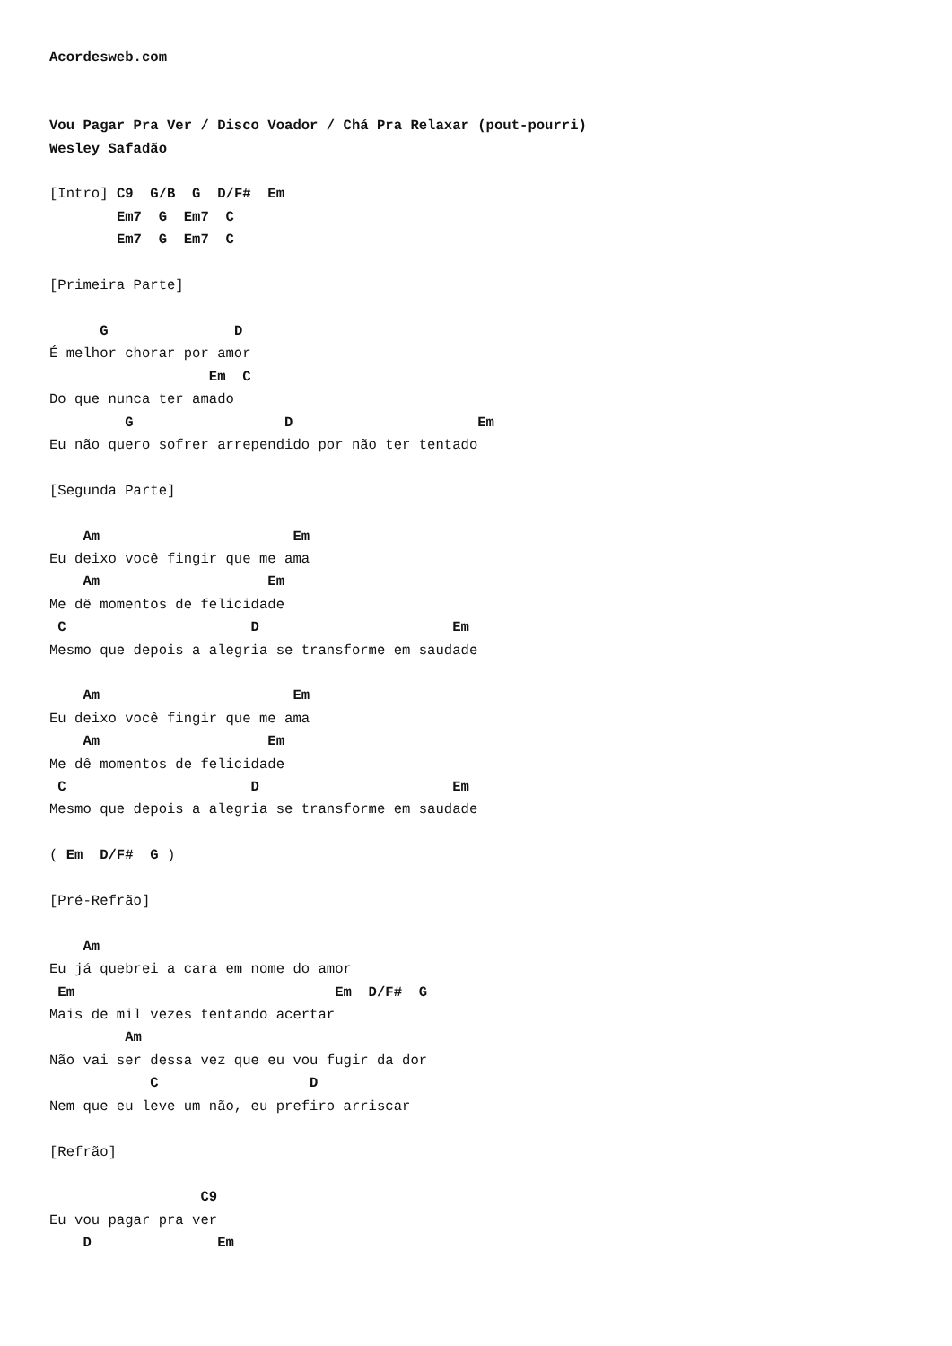Acordesweb.com


Vou Pagar Pra Ver / Disco Voador / Chá Pra Relaxar (pout-pourri)
Wesley Safadão

[Intro] C9  G/B  G  D/F#  Em
        Em7  G  Em7  C
        Em7  G  Em7  C

[Primeira Parte]

      G               D
É melhor chorar por amor
                   Em  C
Do que nunca ter amado
         G                  D                      Em
Eu não quero sofrer arrependido por não ter tentado

[Segunda Parte]

    Am                       Em
Eu deixo você fingir que me ama
    Am                    Em
Me dê momentos de felicidade
 C                      D                       Em
Mesmo que depois a alegria se transforme em saudade

    Am                       Em
Eu deixo você fingir que me ama
    Am                    Em
Me dê momentos de felicidade
 C                      D                       Em
Mesmo que depois a alegria se transforme em saudade

( Em  D/F#  G )

[Pré-Refrão]

    Am
Eu já quebrei a cara em nome do amor
 Em                               Em  D/F#  G
Mais de mil vezes tentando acertar
         Am
Não vai ser dessa vez que eu vou fugir da dor
            C                  D
Nem que eu leve um não, eu prefiro arriscar

[Refrão]

                  C9
Eu vou pagar pra ver
    D               Em